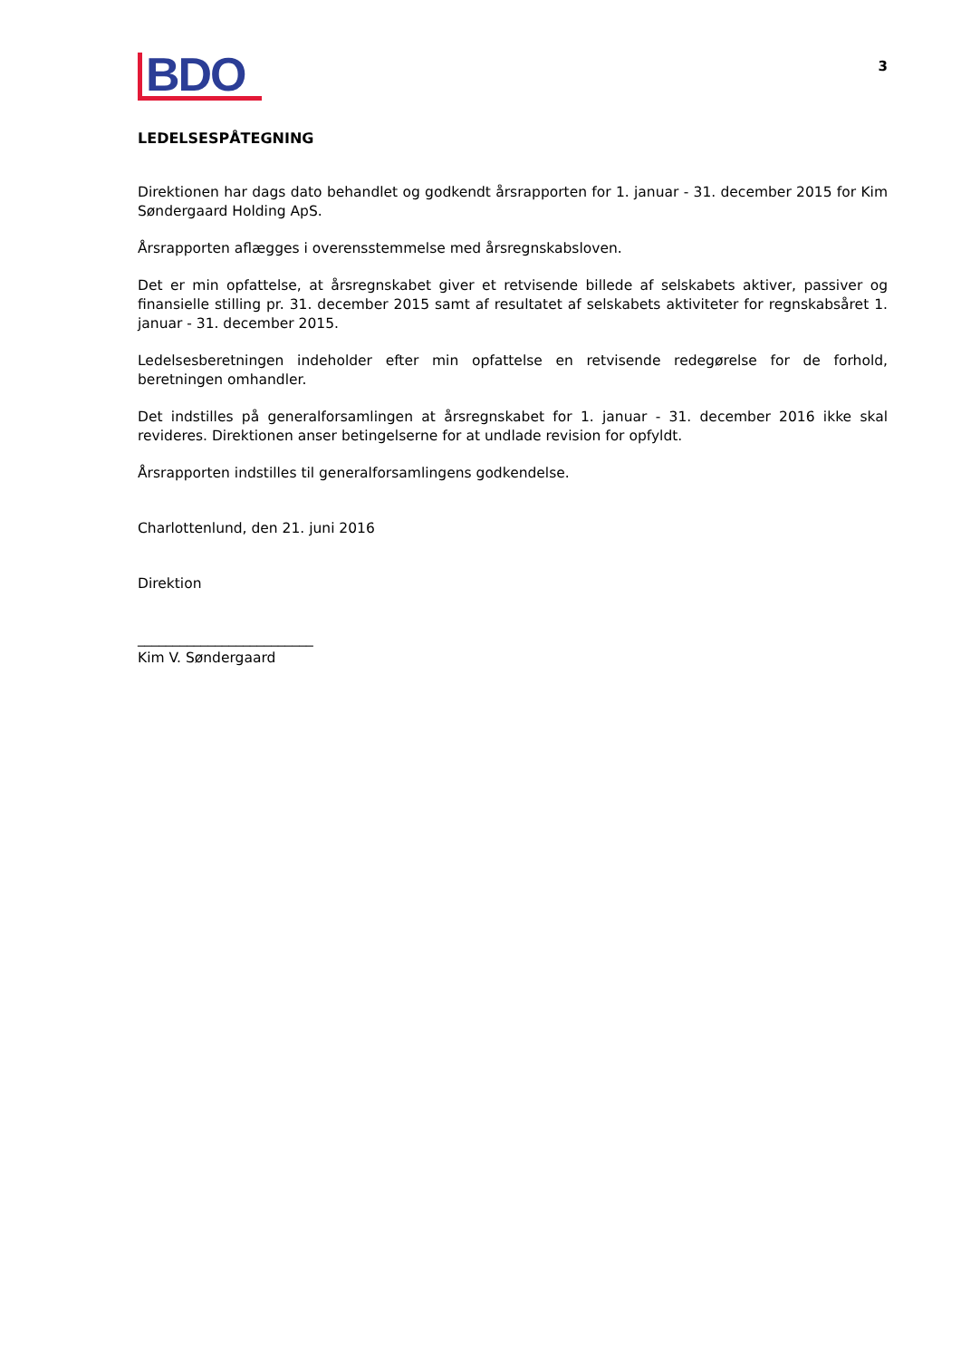BDO
3
LEDELSESPÅTEGNING
Direktionen har dags dato behandlet og godkendt årsrapporten for 1. januar - 31. december 2015 for Kim Søndergaard Holding ApS.
Årsrapporten aflægges i overensstemmelse med årsregnskabsloven.
Det er min opfattelse, at årsregnskabet giver et retvisende billede af selskabets aktiver, passiver og finansielle stilling pr. 31. december 2015 samt af resultatet af selskabets aktiviteter for regnskabsåret 1. januar - 31. december 2015.
Ledelsesberetningen indeholder efter min opfattelse en retvisende redegørelse for de forhold, beretningen omhandler.
Det indstilles på generalforsamlingen at årsregnskabet for 1. januar - 31. december 2016 ikke skal revideres. Direktionen anser betingelserne for at undlade revision for opfyldt.
Årsrapporten indstilles til generalforsamlingens godkendelse.
Charlottenlund, den 21. juni 2016
Direktion
_________________________
Kim V. Søndergaard